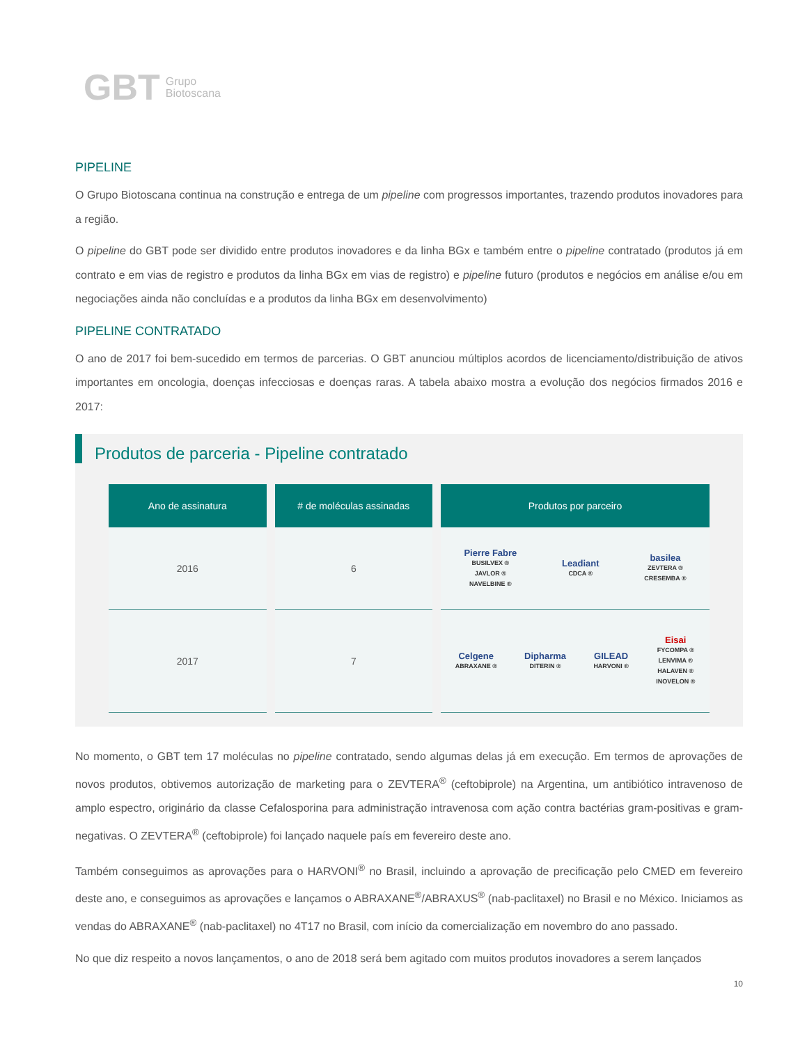GBT Grupo
Biotoscana
PIPELINE
O Grupo Biotoscana continua na construção e entrega de um pipeline com progressos importantes, trazendo produtos inovadores para a região.
O pipeline do GBT pode ser dividido entre produtos inovadores e da linha BGx e também entre o pipeline contratado (produtos já em contrato e em vias de registro e produtos da linha BGx em vias de registro) e pipeline futuro (produtos e negócios em análise e/ou em negociações ainda não concluídas e a produtos da linha BGx em desenvolvimento)
PIPELINE CONTRATADO
O ano de 2017 foi bem-sucedido em termos de parcerias. O GBT anunciou múltiplos acordos de licenciamento/distribuição de ativos importantes em oncologia, doenças infecciosas e doenças raras. A tabela abaixo mostra a evolução dos negócios firmados 2016 e 2017:
Produtos de parceria - Pipeline contratado
| Ano de assinatura | # de moléculas assinadas | Produtos por parceiro |
| --- | --- | --- |
| 2016 | 6 | Pierre Fabre BUSILVEX ® JAVLOR ® NAVELBINE ® Leadiant CDCA ® basilea ZEVTERA ® CRESEMBA ® |
| 2017 | 7 | Celgene ABRAXANE ® Dipharma DITERIN ® GILEAD HARVONI ® Eisai FYCOMPA ® LENVIMA ® HALAVEN ® INOVELON ® |
No momento, o GBT tem 17 moléculas no pipeline contratado, sendo algumas delas já em execução. Em termos de aprovações de novos produtos, obtivemos autorização de marketing para o ZEVTERA<sup>®</sup> (ceftobiprole) na Argentina, um antibiótico intravenoso de amplo espectro, originário da classe Cefalosporina para administração intravenosa com ação contra bactérias gram-positivas e gram-negativas. O ZEVTERA<sup>®</sup> (ceftobiprole) foi lançado naquele país em fevereiro deste ano.
Também conseguimos as aprovações para o HARVONI<sup>®</sup> no Brasil, incluindo a aprovação de precificação pelo CMED em fevereiro deste ano, e conseguimos as aprovações e lançamos o ABRAXANE<sup>®</sup>/ABRAXUS<sup>®</sup> (nab-paclitaxel) no Brasil e no México. Iniciamos as vendas do ABRAXANE<sup>®</sup> (nab-paclitaxel) no 4T17 no Brasil, com início da comercialização em novembro do ano passado.
No que diz respeito a novos lançamentos, o ano de 2018 será bem agitado com muitos produtos inovadores a serem lançados
10